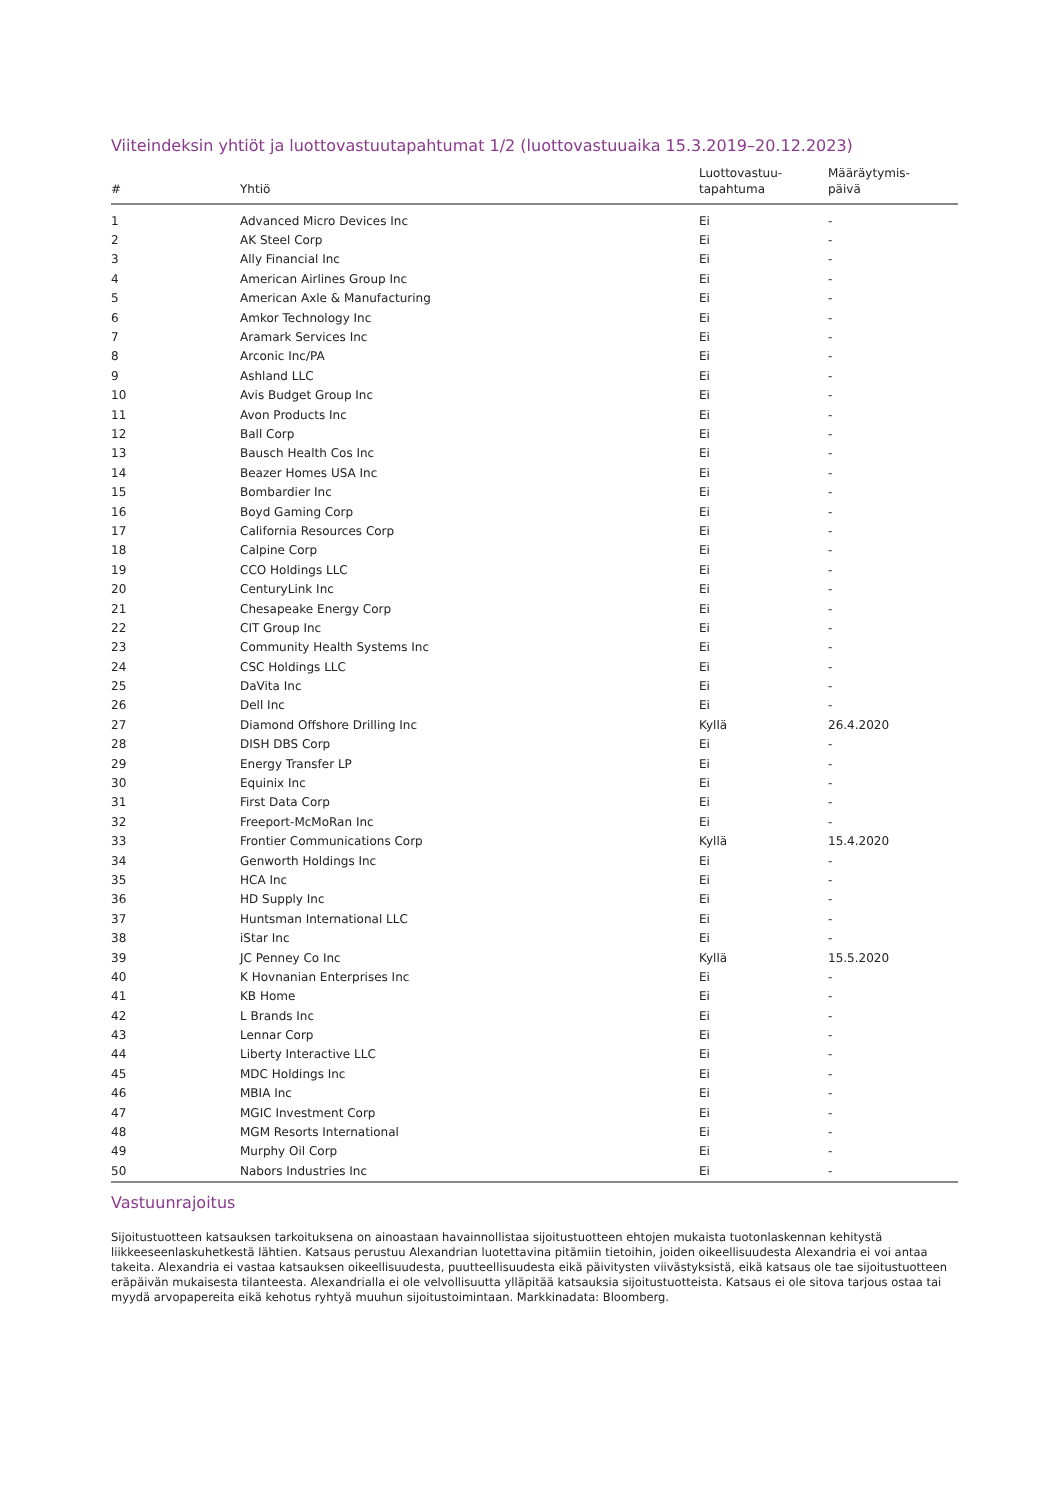Viiteindeksin yhtiöt ja luottovastuutapahtumat 1/2 (luottovastuuaika 15.3.2019–20.12.2023)
| # | Yhtiö | Luottovastuu- tapahtuma | Määräytymis- päivä |
| --- | --- | --- | --- |
| 1 | Advanced Micro Devices Inc | Ei | - |
| 2 | AK Steel Corp | Ei | - |
| 3 | Ally Financial Inc | Ei | - |
| 4 | American Airlines Group Inc | Ei | - |
| 5 | American Axle & Manufacturing | Ei | - |
| 6 | Amkor Technology Inc | Ei | - |
| 7 | Aramark Services Inc | Ei | - |
| 8 | Arconic Inc/PA | Ei | - |
| 9 | Ashland LLC | Ei | - |
| 10 | Avis Budget Group Inc | Ei | - |
| 11 | Avon Products Inc | Ei | - |
| 12 | Ball Corp | Ei | - |
| 13 | Bausch Health Cos Inc | Ei | - |
| 14 | Beazer Homes USA Inc | Ei | - |
| 15 | Bombardier Inc | Ei | - |
| 16 | Boyd Gaming Corp | Ei | - |
| 17 | California Resources Corp | Ei | - |
| 18 | Calpine Corp | Ei | - |
| 19 | CCO Holdings LLC | Ei | - |
| 20 | CenturyLink Inc | Ei | - |
| 21 | Chesapeake Energy Corp | Ei | - |
| 22 | CIT Group Inc | Ei | - |
| 23 | Community Health Systems Inc | Ei | - |
| 24 | CSC Holdings LLC | Ei | - |
| 25 | DaVita Inc | Ei | - |
| 26 | Dell Inc | Ei | - |
| 27 | Diamond Offshore Drilling Inc | Kyllä | 26.4.2020 |
| 28 | DISH DBS Corp | Ei | - |
| 29 | Energy Transfer LP | Ei | - |
| 30 | Equinix Inc | Ei | - |
| 31 | First Data Corp | Ei | - |
| 32 | Freeport-McMoRan Inc | Ei | - |
| 33 | Frontier Communications Corp | Kyllä | 15.4.2020 |
| 34 | Genworth Holdings Inc | Ei | - |
| 35 | HCA Inc | Ei | - |
| 36 | HD Supply Inc | Ei | - |
| 37 | Huntsman International LLC | Ei | - |
| 38 | iStar Inc | Ei | - |
| 39 | JC Penney Co Inc | Kyllä | 15.5.2020 |
| 40 | K Hovnanian Enterprises Inc | Ei | - |
| 41 | KB Home | Ei | - |
| 42 | L Brands Inc | Ei | - |
| 43 | Lennar Corp | Ei | - |
| 44 | Liberty Interactive LLC | Ei | - |
| 45 | MDC Holdings Inc | Ei | - |
| 46 | MBIA Inc | Ei | - |
| 47 | MGIC Investment Corp | Ei | - |
| 48 | MGM Resorts International | Ei | - |
| 49 | Murphy Oil Corp | Ei | - |
| 50 | Nabors Industries Inc | Ei | - |
Vastuunrajoitus
Sijoitustuotteen katsauksen tarkoituksena on ainoastaan havainnollistaa sijoitustuotteen ehtojen mukaista tuotonlaskennan kehitystä liikkeeseenlaskuhetkestä lähtien. Katsaus perustuu Alexandrian luotettavina pitämiin tietoihin, joiden oikeellisuudesta Alexandria ei voi antaa takeita. Alexandria ei vastaa katsauksen oikeellisuudesta, puutteellisuudesta eikä päivitysten viivästyksistä, eikä katsaus ole tae sijoitustuotteen eräpäivän mukaisesta tilanteesta. Alexandrialla ei ole velvollisuutta ylläpitää katsauksia sijoitustuotteista. Katsaus ei ole sitova tarjous ostaa tai myydä arvopapereita eikä kehotus ryhtyä muuhun sijoitustoimintaan. Markkinadata: Bloomberg.